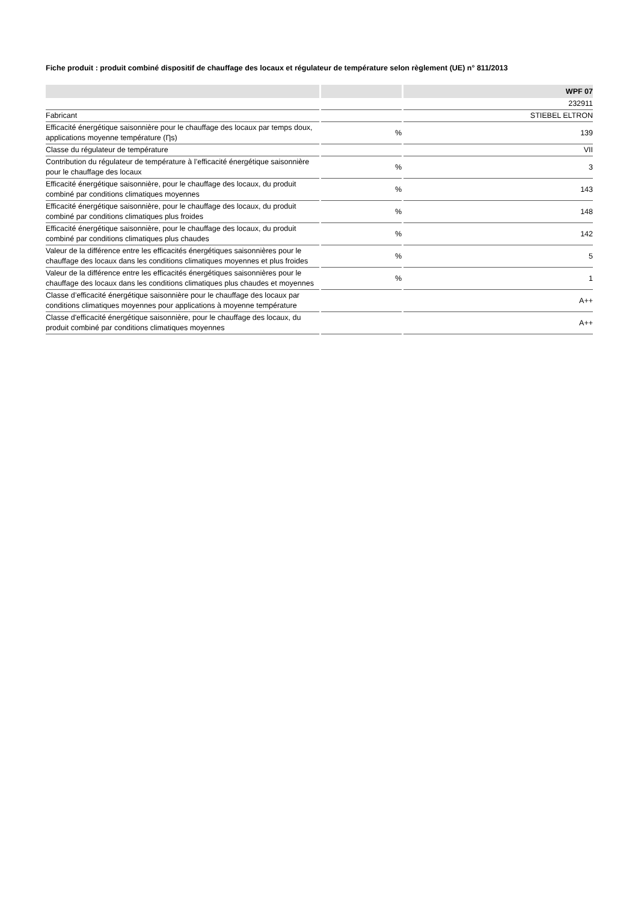Fiche produit : produit combiné dispositif de chauffage des locaux et régulateur de température selon règlement (UE) n° 811/2013
| | | WPF 07 |
| --- | --- | --- |
| | | 232911 |
| Fabricant | | STIEBEL ELTRON |
| Efficacité énergétique saisonnière pour le chauffage des locaux par temps doux, applications moyenne température (Ƞs) | % | 139 |
| Classe du régulateur de température | | VII |
| Contribution du régulateur de température à l’efficacité énergétique saisonnière pour le chauffage des locaux | % | 3 |
| Efficacité énergétique saisonnière, pour le chauffage des locaux, du produit combiné par conditions climatiques moyennes | % | 143 |
| Efficacité énergétique saisonnière, pour le chauffage des locaux, du produit combiné par conditions climatiques plus froides | % | 148 |
| Efficacité énergétique saisonnière, pour le chauffage des locaux, du produit combiné par conditions climatiques plus chaudes | % | 142 |
| Valeur de la différence entre les efficacités énergétiques saisonnières pour le chauffage des locaux dans les conditions climatiques moyennes et plus froides | % | 5 |
| Valeur de la différence entre les efficacités énergétiques saisonnières pour le chauffage des locaux dans les conditions climatiques plus chaudes et moyennes | % | 1 |
| Classe d’efficacité énergétique saisonnière pour le chauffage des locaux par conditions climatiques moyennes pour applications à moyenne température | | A++ |
| Classe d'efficacité énergétique saisonnière, pour le chauffage des locaux, du produit combiné par conditions climatiques moyennes | | A++ |